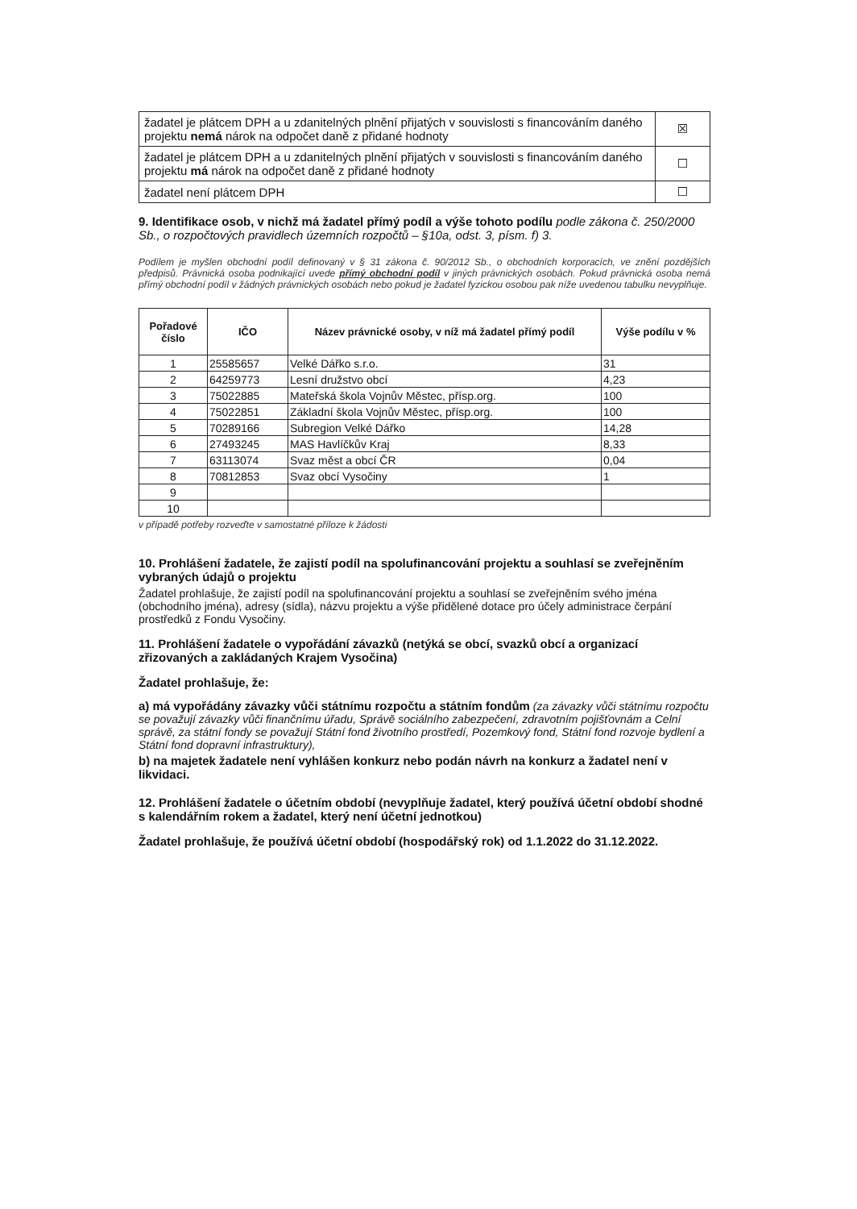| žadatel je plátcem DPH a u zdanitelných plnění přijatých v souvislosti s financováním daného projektu nemá nárok na odpočet daně z přidané hodnoty | ☒ |
| žadatel je plátcem DPH a u zdanitelných plnění přijatých v souvislosti s financováním daného projektu má nárok na odpočet daně z přidané hodnoty | ☐ |
| žadatel není plátcem DPH | ☐ |
9. Identifikace osob, v nichž má žadatel přímý podíl a výše tohoto podílu podle zákona č. 250/2000 Sb., o rozpočtových pravidlech územních rozpočtů – §10a, odst. 3, písm. f) 3.
Podílem je myšlen obchodní podíl definovaný v § 31 zákona č. 90/2012 Sb., o obchodních korporacích, ve znění pozdějších předpisů. Právnická osoba podnikající uvede přímý obchodní podíl v jiných právnických osobách. Pokud právnická osoba nemá přímý obchodní podíl v žádných právnických osobách nebo pokud je žadatel fyzickou osobou pak níže uvedenou tabulku nevyplňuje.
| Pořadové číslo | IČO | Název právnické osoby, v níž má žadatel přímý podíl | Výše podílu v % |
| --- | --- | --- | --- |
| 1 | 25585657 | Velké Dářko s.r.o. | 31 |
| 2 | 64259773 | Lesní družstvo obcí | 4,23 |
| 3 | 75022885 | Mateřská škola Vojnův Městec, přísp.org. | 100 |
| 4 | 75022851 | Základní škola Vojnův Městec, přísp.org. | 100 |
| 5 | 70289166 | Subregion Velké Dářko | 14,28 |
| 6 | 27493245 | MAS Havlíčkův Kraj | 8,33 |
| 7 | 63113074 | Svaz měst a obcí ČR | 0,04 |
| 8 | 70812853 | Svaz obcí Vysočiny | 1 |
| 9 | | | |
| 10 | | | |
v případě potřeby rozveďte v samostatné příloze k žádosti
10. Prohlášení žadatele, že zajistí podíl na spolufinancování projektu a souhlasí se zveřejněním vybraných údajů o projektu
Žadatel prohlašuje, že zajistí podíl na spolufinancování projektu a souhlasí se zveřejněním svého jména (obchodního jména), adresy (sídla), názvu projektu a výše přidělené dotace pro účely administrace čerpání prostředků z Fondu Vysočiny.
11. Prohlášení žadatele o vypořádání závazků (netýká se obcí, svazků obcí a organizací zřizovaných a zakládaných Krajem Vysočina)
Žadatel prohlašuje, že:
a) má vypořádány závazky vůči státnímu rozpočtu a státním fondům (za závazky vůči státnímu rozpočtu se považují závazky vůči finančnímu úřadu, Správě sociálního zabezpečení, zdravotním pojišťovnám a Celní správě, za státní fondy se považují Státní fond životního prostředí, Pozemkový fond, Státní fond rozvoje bydlení a Státní fond dopravní infrastruktury),
b) na majetek žadatele není vyhlášen konkurz nebo podán návrh na konkurz a žadatel není v likvidaci.
12. Prohlášení žadatele o účetním období (nevyplňuje žadatel, který používá účetní období shodné s kalendářním rokem a žadatel, který není účetní jednotkou)
Žadatel prohlašuje, že používá účetní období (hospodářský rok) od 1.1.2022 do 31.12.2022.